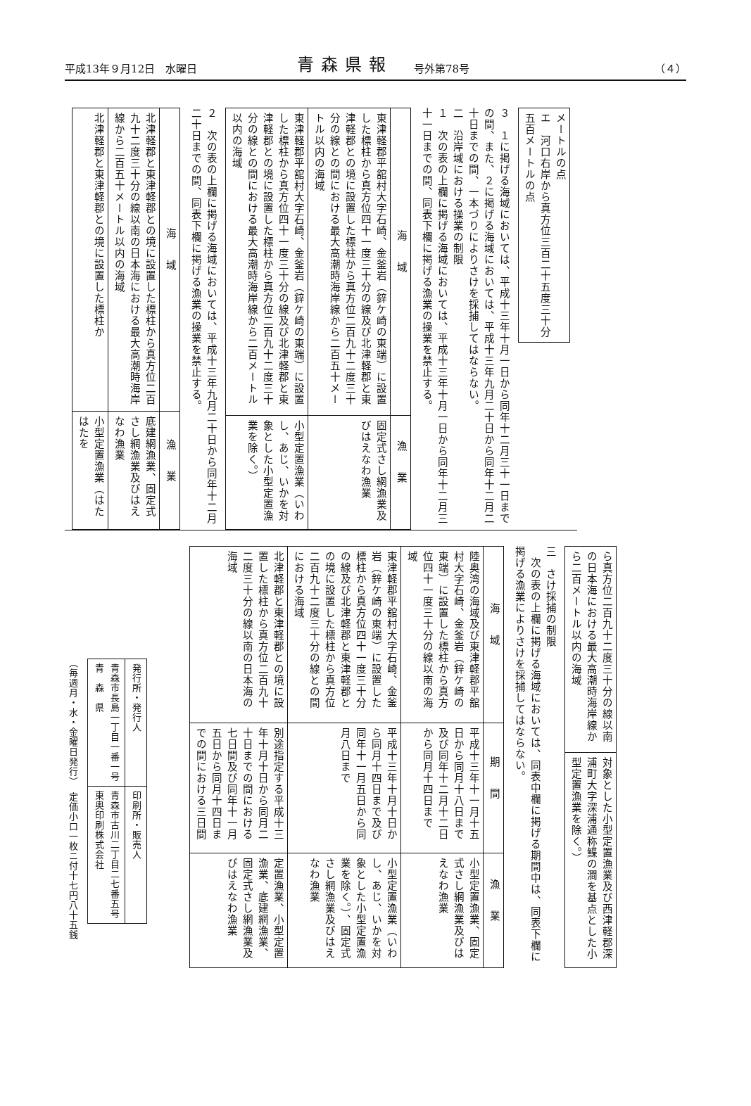平成13年９月12日　水曜日 青森県報 号外第78号 （４）
| メートルの点 エ 河口右岸から真方位三百二十五度三十分 五百メートルの点 |
３　１に掲げる海域においては、平成十三年十月一日から同年十二月三十一日までの間、また、２に掲げる海域においては、平成十三年九月二十日から同年十二月二十日までの間、一本づりによりさけを採捕してはならない。
二　沿岸域における操業の制限
１　次の表の上欄に掲げる海域においては、平成十三年十月一日から同年十二月三十一日までの間、同表下欄に掲げる漁業の操業を禁止する。
| 海域 | 漁業 |
| --- | --- |
| 東津軽郡平舘村大字石崎、金釜岩（鋅ケ崎の東端）に設置した標柱から真方位四十一度三十分の線及び北津軽郡と東津軽郡との境に設置した標柱から真方位二百九十二度三十分の線との間における最大高潮時海岸線から二百五十メートル以内の海域 | 固定式さし網漁業及びはえなわ漁業 |
| 東津軽郡平舘村大字石崎、金釜岩（鋅ケ崎の東端）に設置した標柱から真方位四十一度三十分の線及び北津軽郡と東津軽郡との境に設置した標柱から真方位二百九十二度三十分の線との間における最大高潮時海岸線から二百メートル以内の海域 | 小型定置漁業（いわし、あじ、いかを対象とした小型定置漁業を除く。） |
２　次の表の上欄に掲げる海域においては、平成十三年九月二十日から同年十二月二十日までの間、同表下欄に掲げる漁業の操業を禁止する。
| 海域 | 漁業 |
| --- | --- |
| 北津軽郡と東津軽郡との境に設置した標柱から真方位二百九十二度三十分の線以南の日本海における最大高潮時海岸線から二百五十メートル以内の海域 | 底建網漁業、固定式さし網漁業及びはえなわ漁業 |
| 北津軽郡と東津軽郡との境に設置した標柱か | 小型定置漁業（はたはたを |
| ら真方位二百九十二度三十分の線以南の日本海における最大高潮時海岸線から二百メートル以内の海域 | 対象とした小型定置漁業及び西津軽郡深浦町大字深浦通称鰈の澗を基点とした小型定置漁業を除く。） |
三　さけ採捕の制限
　次の表の上欄に掲げる海域においては、同表中欄に掲げる期間中は、同表下欄に掲げる漁業によりさけを採捕してはならない。
| 海域 | 期間 | 漁業 |
| --- | --- | --- |
| 陸奥湾の海域及び東津軽郡平舘村大字石崎、金釜岩（鋅ケ崎の東端）に設置した標柱から真方位四十一度三十分の線以南の海域 | 平成十三年十一月十五日から同月十八日まで及び同年十二月十二日から同月十四日まで | 小型定置漁業、固定式さし網漁業及びはえなわ漁業 |
| 東津軽郡平舘村大字石崎、金釜岩（鋅ケ崎の東端）に設置した標柱から真方位四十一度三十分の線及び北津軽郡と東津軽郡との境に設置した標柱から真方位二百九十二度三十分の線との間における海域 | 平成十三年十月十日から同月十四日まで及び同年十一月五日から同月八日まで | 小型定置漁業（いわし、あじ、いかを対象とした小型定置漁業を除く。）、固定式さし網漁業及びはえなわ漁業 |
| 北津軽郡と東津軽郡との境に設置した標柱から真方位二百九十二度三十分の線以南の日本海の海域 | 別途指定する平成十三年十月十日から同月二十日までの間における七日間及び同年十一月五日から同月十四日までの間における三日間 | 定置漁業、小型定置漁業、底建網漁業、固定式さし網漁業及びはえなわ漁業 |
| 発行所・発行人 | 印刷所・販売人 |
| 青森市長島一丁目一番一号 青 森 県 | 青森市古川二丁目二七番五号 東奥印刷株式会社 |
（毎週月・水・金曜日発行）　定価小口一枚ニ付十七円八十五銭